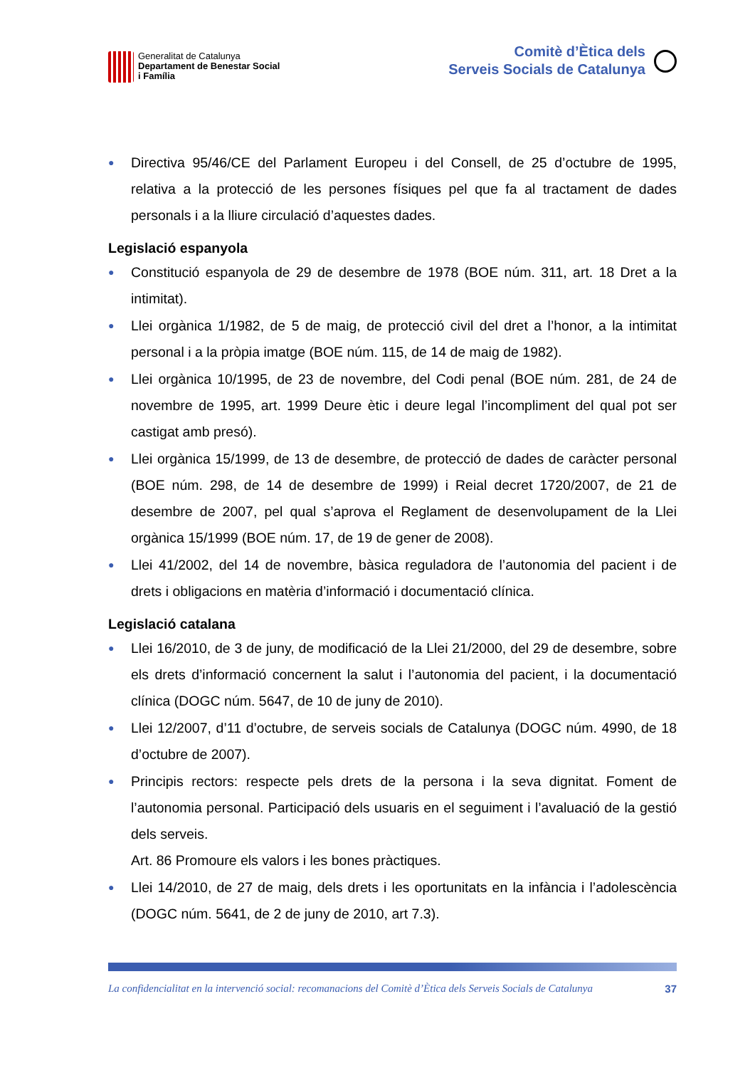Generalitat de Catalunya
Departament de Benestar Social
i Família
Comitè d’Ètica dels
Serveis Socials de Catalunya
● Directiva 95/46/CE del Parlament Europeu i del Consell, de 25 d’octubre de 1995, relativa a la protecció de les persones físiques pel que fa al tractament de dades personals i a la lliure circulació d’aquestes dades.
Legislació espanyola
● Constitució espanyola de 29 de desembre de 1978 (BOE núm. 311, art. 18 Dret a la intimitat).
● Llei orgànica 1/1982, de 5 de maig, de protecció civil del dret a l’honor, a la intimitat personal i a la pròpia imatge (BOE núm. 115, de 14 de maig de 1982).
● Llei orgànica 10/1995, de 23 de novembre, del Codi penal (BOE núm. 281, de 24 de novembre de 1995, art. 1999 Deure ètic i deure legal l’incompliment del qual pot ser castigat amb presó).
● Llei orgànica 15/1999, de 13 de desembre, de protecció de dades de caràcter personal (BOE núm. 298, de 14 de desembre de 1999) i Reial decret 1720/2007, de 21 de desembre de 2007, pel qual s’aprova el Reglament de desenvolupament de la Llei orgànica 15/1999 (BOE núm. 17, de 19 de gener de 2008).
● Llei 41/2002, del 14 de novembre, bàsica reguladora de l’autonomia del pacient i de drets i obligacions en matèria d’informació i documentació clínica.
Legislació catalana
● Llei 16/2010, de 3 de juny, de modificació de la Llei 21/2000, del 29 de desembre, sobre els drets d’informació concernent la salut i l’autonomia del pacient, i la documentació clínica (DOGC núm. 5647, de 10 de juny de 2010).
● Llei 12/2007, d’11 d’octubre, de serveis socials de Catalunya (DOGC núm. 4990, de 18 d’octubre de 2007).
● Principis rectors: respecte pels drets de la persona i la seva dignitat. Foment de l’autonomia personal. Participació dels usuaris en el seguiment i l’avaluació de la gestió dels serveis.
Art. 86 Promoure els valors i les bones pràctiques.
● Llei 14/2010, de 27 de maig, dels drets i les oportunitats en la infància i l’adolescència (DOGC núm. 5641, de 2 de juny de 2010, art 7.3).
La confidencialitat en la intervenció social: recomanacions del Comitè d’Ètica dels Serveis Socials de Catalunya 37